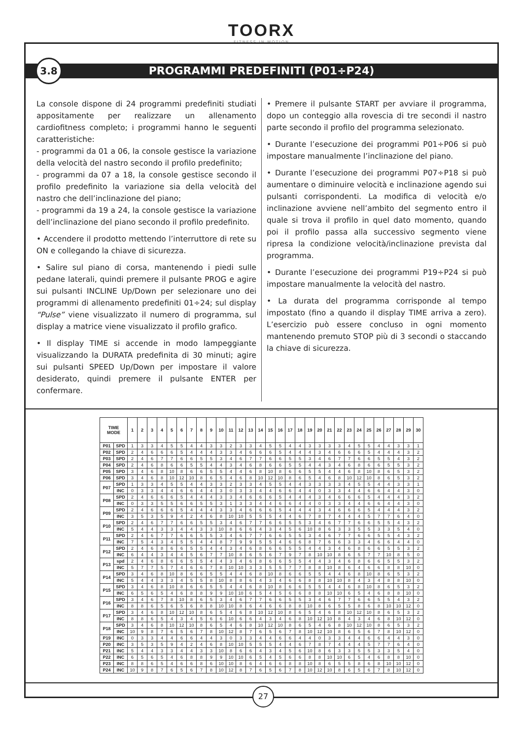TOORX
FITNESS IN MOTION
3.8
PROGRAMMI PREDEFINITI (P01÷P24)
La console dispone di 24 programmi predefiniti studiati appositamente per realizzare un allenamento cardiofitness completo; i programmi hanno le seguenti caratteristiche:
- programmi da 01 a 06, la console gestisce la variazione della velocità del nastro secondo il profilo predefinito;
- programmi da 07 a 18, la console gestisce secondo il profilo predefinito la variazione sia della velocità del nastro che dell’inclinazione del piano;
- programmi da 19 a 24, la console gestisce la variazione dell’inclinazione del piano secondo il profilo predefinito.
• Accendere il prodotto mettendo l’interruttore di rete su ON e collegando la chiave di sicurezza.
• Salire sul piano di corsa, mantenendo i piedi sulle pedane laterali, quindi premere il pulsante PROG e agire sui pulsanti INCLINE Up/Down per selezionare uno dei programmi di allenamento predefiniti 01÷24; sul display “Pulse” viene visualizzato il numero di programma, sul display a matrice viene visualizzato il profilo grafico.
• Il display TIME si accende in modo lampeggiante visualizzando la DURATA predefinita di 30 minuti; agire sui pulsanti SPEED Up/Down per impostare il valore desiderato, quindi premere il pulsante ENTER per confermare.
• Premere il pulsante START per avviare il programma, dopo un conteggio alla rovescia di tre secondi il nastro parte secondo il profilo del programma selezionato.
• Durante l’esecuzione dei programmi P01÷P06 si può impostare manualmente l’inclinazione del piano.
• Durante l’esecuzione dei programmi P07÷P18 si può aumentare o diminuire velocità e inclinazione agendo sui pulsanti corrispondenti. La modifica di velocità e/o inclinazione avviene nell’ambito del segmento entro il quale si trova il profilo in quel dato momento, quando poi il profilo passa alla successivo segmento viene ripresa la condizione velocità/inclinazione prevista dal programma.
• Durante l’esecuzione dei programmi P19÷P24 si può impostare manualmente la velocità del nastro.
• La durata del programma corrisponde al tempo impostato (fino a quando il display TIME arriva a zero). L’esercizio può essere concluso in ogni momento mantenendo premuto STOP più di 3 secondi o staccando la chiave di sicurezza.
| TIME MODE | | 1 | 2 | 3 | 4 | 5 | 6 | 7 | 8 | 9 | 10 | 11 | 12 | 13 | 14 | 15 | 16 | 17 | 18 | 19 | 20 | 21 | 22 | 23 | 24 | 25 | 26 | 27 | 28 | 29 | 30 |
| --- | --- | --- | --- | --- | --- | --- | --- | --- | --- | --- | --- | --- | --- | --- | --- | --- | --- | --- | --- | --- | --- | --- | --- | --- | --- | --- | --- | --- | --- | --- | --- |
| P01 | SPD | 1 | 3 | 3 | 4 | 5 | 5 | 4 | 4 | 3 | 3 | 2 | 3 | 3 | 4 | 5 | 5 | 4 | 4 | 3 | 3 | 3 | 3 | 4 | 5 | 5 | 4 | 4 | 3 | 3 | 1 |
| P02 | SPD | 2 | 4 | 6 | 6 | 6 | 5 | 4 | 4 | 4 | 3 | 3 | 4 | 6 | 6 | 6 | 5 | 4 | 4 | 4 | 3 | 4 | 6 | 6 | 6 | 5 | 4 | 4 | 4 | 3 | 2 |
| P03 | SPD | 2 | 4 | 6 | 7 | 7 | 6 | 6 | 5 | 5 | 3 | 4 | 6 | 7 | 7 | 6 | 6 | 5 | 5 | 3 | 4 | 6 | 7 | 7 | 6 | 6 | 5 | 5 | 4 | 3 | 2 |
| P04 | SPD | 2 | 4 | 6 | 8 | 6 | 6 | 5 | 5 | 4 | 4 | 3 | 4 | 6 | 8 | 6 | 6 | 5 | 5 | 4 | 4 | 3 | 4 | 6 | 8 | 6 | 6 | 5 | 5 | 3 | 2 |
| P05 | SPD | 3 | 4 | 6 | 8 | 10 | 8 | 6 | 6 | 5 | 5 | 4 | 4 | 6 | 8 | 10 | 8 | 6 | 6 | 5 | 5 | 4 | 4 | 6 | 8 | 10 | 8 | 6 | 5 | 3 | 2 |
| P06 | SPD | 3 | 4 | 6 | 8 | 10 | 12 | 10 | 8 | 6 | 5 | 4 | 6 | 8 | 10 | 12 | 10 | 8 | 6 | 5 | 4 | 6 | 8 | 10 | 12 | 10 | 8 | 6 | 5 | 3 | 2 |
| P07 | SPD | 1 | 3 | 3 | 4 | 5 | 5 | 4 | 4 | 3 | 3 | 2 | 3 | 3 | 4 | 5 | 5 | 4 | 4 | 3 | 3 | 3 | 3 | 4 | 5 | 5 | 4 | 4 | 3 | 3 | 1 |
| | INC | 0 | 3 | 3 | 4 | 4 | 6 | 6 | 4 | 4 | 3 | 0 | 3 | 3 | 4 | 4 | 6 | 6 | 4 | 4 | 0 | 3 | 3 | 4 | 4 | 6 | 6 | 4 | 4 | 3 | 0 |
| P08 | SPD | 2 | 4 | 6 | 6 | 6 | 5 | 4 | 4 | 4 | 3 | 3 | 4 | 6 | 6 | 6 | 5 | 4 | 4 | 4 | 3 | 4 | 6 | 6 | 6 | 5 | 4 | 4 | 4 | 3 | 2 |
| | INC | 0 | 3 | 3 | 5 | 5 | 6 | 6 | 5 | 5 | 3 | 1 | 3 | 3 | 4 | 4 | 6 | 6 | 4 | 4 | 0 | 3 | 3 | 4 | 4 | 6 | 6 | 4 | 4 | 3 | 0 |
| P09 | SPD | 2 | 4 | 6 | 6 | 6 | 5 | 4 | 4 | 4 | 3 | 3 | 4 | 6 | 6 | 6 | 5 | 4 | 4 | 4 | 3 | 4 | 6 | 6 | 6 | 5 | 4 | 4 | 4 | 3 | 2 |
| | INC | 3 | 5 | 3 | 5 | 9 | 4 | 2 | 4 | 6 | 8 | 10 | 10 | 5 | 5 | 5 | 4 | 4 | 6 | 7 | 8 | 7 | 4 | 4 | 4 | 5 | 7 | 7 | 6 | 4 | 0 |
| P10 | SPD | 2 | 4 | 6 | 7 | 7 | 6 | 6 | 5 | 5 | 3 | 4 | 6 | 7 | 7 | 6 | 6 | 5 | 5 | 3 | 4 | 6 | 7 | 7 | 6 | 6 | 5 | 5 | 4 | 3 | 2 |
| | INC | 5 | 4 | 4 | 3 | 3 | 4 | 4 | 3 | 3 | 10 | 8 | 6 | 6 | 4 | 3 | 4 | 5 | 6 | 10 | 8 | 6 | 3 | 3 | 5 | 5 | 3 | 3 | 5 | 4 | 0 |
| P11 | SPD | 2 | 4 | 6 | 7 | 7 | 6 | 6 | 5 | 5 | 3 | 4 | 6 | 7 | 7 | 6 | 6 | 5 | 5 | 3 | 4 | 6 | 7 | 7 | 6 | 6 | 5 | 5 | 4 | 3 | 2 |
| | INC | 7 | 5 | 4 | 3 | 4 | 5 | 5 | 4 | 4 | 8 | 7 | 9 | 9 | 5 | 5 | 4 | 6 | 6 | 8 | 7 | 6 | 6 | 3 | 3 | 4 | 6 | 6 | 4 | 4 | 0 |
| P12 | SPD | 2 | 4 | 6 | 8 | 6 | 6 | 5 | 5 | 4 | 4 | 3 | 4 | 6 | 8 | 6 | 6 | 5 | 5 | 4 | 4 | 3 | 4 | 6 | 8 | 6 | 6 | 5 | 5 | 3 | 2 |
| | INC | 6 | 4 | 4 | 3 | 4 | 4 | 5 | 6 | 7 | 7 | 10 | 8 | 6 | 5 | 6 | 7 | 9 | 7 | 8 | 10 | 10 | 8 | 6 | 5 | 7 | 7 | 10 | 8 | 5 | 0 |
| P13 | spd | 2 | 4 | 6 | 8 | 6 | 6 | 5 | 5 | 4 | 4 | 3 | 4 | 6 | 8 | 6 | 6 | 5 | 5 | 4 | 4 | 3 | 4 | 6 | 8 | 6 | 6 | 5 | 5 | 3 | 2 |
| | INC | 5 | 7 | 7 | 5 | 7 | 4 | 6 | 6 | 7 | 8 | 10 | 10 | 3 | 3 | 5 | 5 | 7 | 7 | 8 | 8 | 10 | 8 | 6 | 4 | 6 | 6 | 8 | 8 | 10 | 0 |
| P14 | SPD | 3 | 4 | 6 | 8 | 10 | 8 | 6 | 6 | 5 | 5 | 4 | 4 | 6 | 8 | 10 | 8 | 6 | 6 | 5 | 5 | 4 | 4 | 6 | 8 | 10 | 8 | 6 | 5 | 3 | 2 |
| | INC | 5 | 4 | 4 | 3 | 3 | 4 | 5 | 5 | 8 | 10 | 8 | 8 | 6 | 4 | 3 | 4 | 6 | 6 | 8 | 8 | 10 | 10 | 8 | 4 | 3 | 4 | 8 | 8 | 10 | 0 |
| P15 | SPD | 3 | 4 | 6 | 8 | 10 | 8 | 6 | 6 | 5 | 5 | 4 | 4 | 6 | 8 | 10 | 8 | 6 | 6 | 5 | 5 | 4 | 4 | 6 | 8 | 10 | 8 | 6 | 5 | 3 | 2 |
| | INC | 6 | 5 | 6 | 5 | 4 | 6 | 8 | 8 | 9 | 9 | 10 | 10 | 6 | 5 | 4 | 5 | 6 | 6 | 8 | 8 | 10 | 10 | 6 | 5 | 4 | 6 | 8 | 8 | 10 | 0 |
| P16 | SPD | 3 | 4 | 6 | 7 | 8 | 10 | 8 | 6 | 5 | 3 | 4 | 6 | 7 | 7 | 6 | 6 | 5 | 5 | 3 | 4 | 6 | 7 | 7 | 6 | 6 | 5 | 5 | 4 | 3 | 2 |
| | INC | 8 | 8 | 6 | 5 | 6 | 5 | 6 | 8 | 8 | 10 | 10 | 8 | 6 | 4 | 6 | 6 | 8 | 8 | 10 | 8 | 6 | 5 | 5 | 8 | 6 | 8 | 10 | 10 | 12 | 0 |
| P17 | SPD | 3 | 4 | 6 | 8 | 10 | 12 | 10 | 8 | 6 | 5 | 4 | 6 | 8 | 10 | 12 | 10 | 8 | 6 | 5 | 4 | 6 | 8 | 10 | 12 | 10 | 8 | 6 | 5 | 3 | 2 |
| | INC | 8 | 8 | 6 | 5 | 4 | 3 | 4 | 5 | 6 | 6 | 10 | 6 | 6 | 4 | 3 | 4 | 6 | 8 | 10 | 12 | 10 | 8 | 4 | 3 | 4 | 6 | 8 | 10 | 12 | 0 |
| P18 | SPD | 3 | 4 | 6 | 8 | 10 | 12 | 10 | 8 | 6 | 5 | 4 | 6 | 8 | 10 | 12 | 10 | 8 | 6 | 5 | 4 | 6 | 8 | 10 | 12 | 10 | 8 | 6 | 5 | 3 | 2 |
| | INC | 10 | 9 | 8 | 7 | 6 | 5 | 6 | 7 | 8 | 10 | 12 | 8 | 7 | 6 | 5 | 6 | 7 | 8 | 10 | 12 | 10 | 8 | 6 | 5 | 6 | 7 | 8 | 10 | 12 | 0 |
| P19 | INC | 0 | 3 | 3 | 4 | 4 | 6 | 6 | 4 | 4 | 3 | 0 | 3 | 3 | 4 | 4 | 6 | 6 | 4 | 4 | 0 | 3 | 3 | 4 | 4 | 6 | 6 | 4 | 4 | 3 | 0 |
| P20 | INC | 3 | 5 | 3 | 5 | 9 | 4 | 2 | 4 | 6 | 8 | 10 | 10 | 5 | 5 | 5 | 4 | 4 | 6 | 7 | 8 | 7 | 4 | 4 | 4 | 5 | 7 | 7 | 6 | 4 | 0 |
| P21 | INC | 5 | 4 | 4 | 3 | 3 | 4 | 4 | 3 | 3 | 10 | 8 | 6 | 6 | 4 | 3 | 4 | 5 | 6 | 10 | 8 | 6 | 3 | 3 | 5 | 5 | 3 | 3 | 5 | 4 | 0 |
| P22 | INC | 6 | 5 | 6 | 5 | 4 | 6 | 8 | 8 | 9 | 9 | 10 | 10 | 6 | 5 | 4 | 5 | 6 | 6 | 8 | 8 | 10 | 10 | 6 | 5 | 4 | 6 | 8 | 8 | 10 | 0 |
| P23 | INC | 8 | 8 | 6 | 5 | 4 | 6 | 6 | 8 | 6 | 10 | 10 | 8 | 6 | 4 | 6 | 6 | 8 | 8 | 10 | 8 | 6 | 5 | 5 | 8 | 6 | 8 | 10 | 10 | 12 | 0 |
| P24 | INC | 10 | 9 | 8 | 7 | 6 | 5 | 6 | 7 | 8 | 10 | 12 | 8 | 7 | 6 | 5 | 6 | 7 | 8 | 10 | 12 | 10 | 8 | 6 | 5 | 6 | 7 | 8 | 10 | 12 | 0 |
27